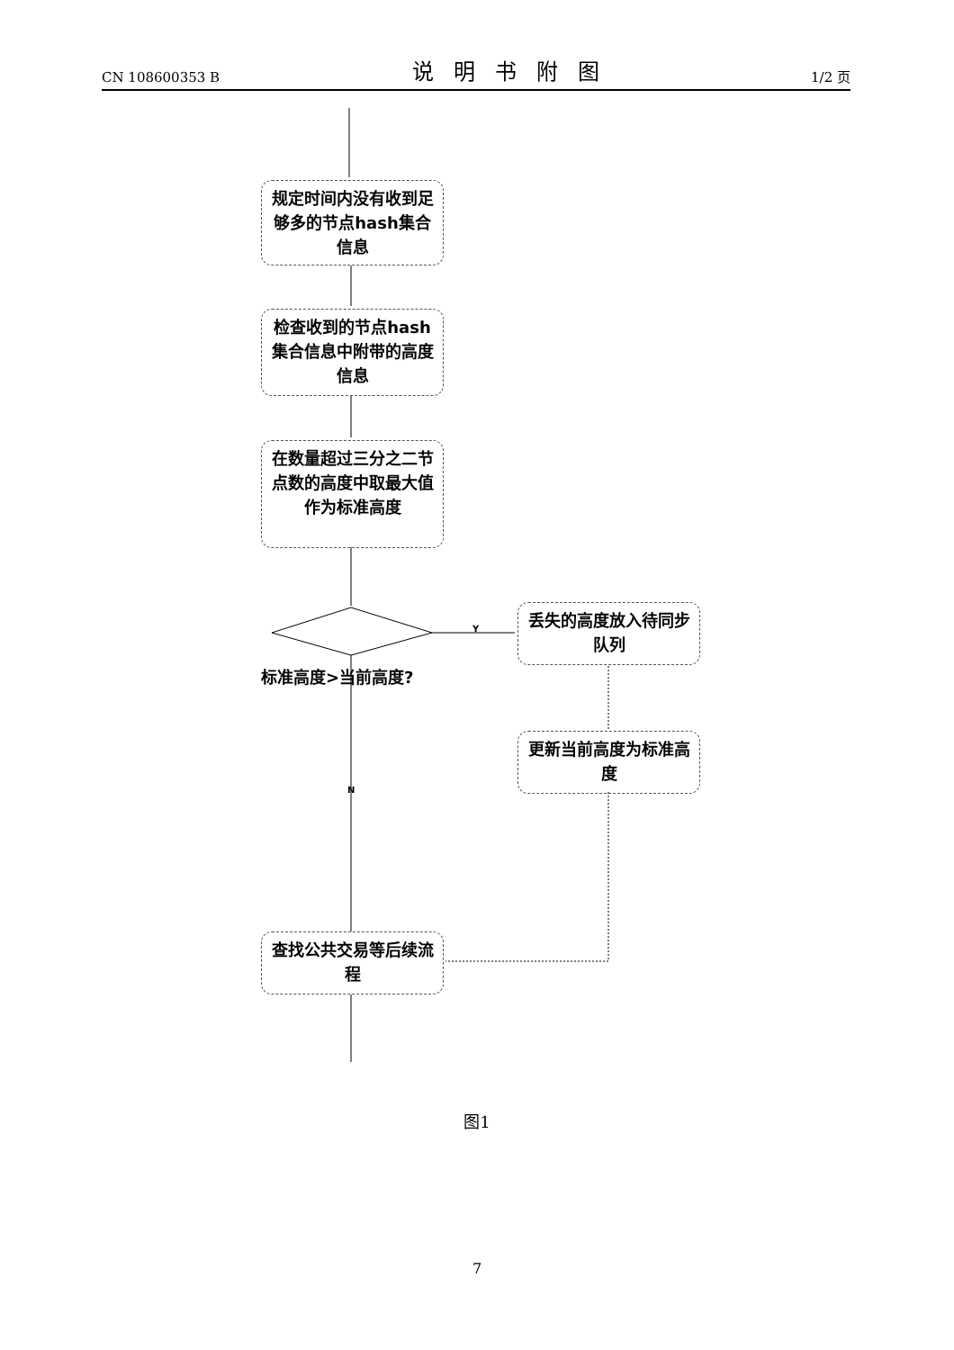CN 108600353 B 说明书附图 1/2 页
规定时间内没有收到足够多的节点hash集合信息
检查收到的节点hash集合信息中附带的高度信息
在数量超过三分之二节点数的高度中取最大值作为标准高度
标准高度>当前高度?
Y
N
丢失的高度放入待同步队列
更新当前高度为标准高度
查找公共交易等后续流程
图1
7